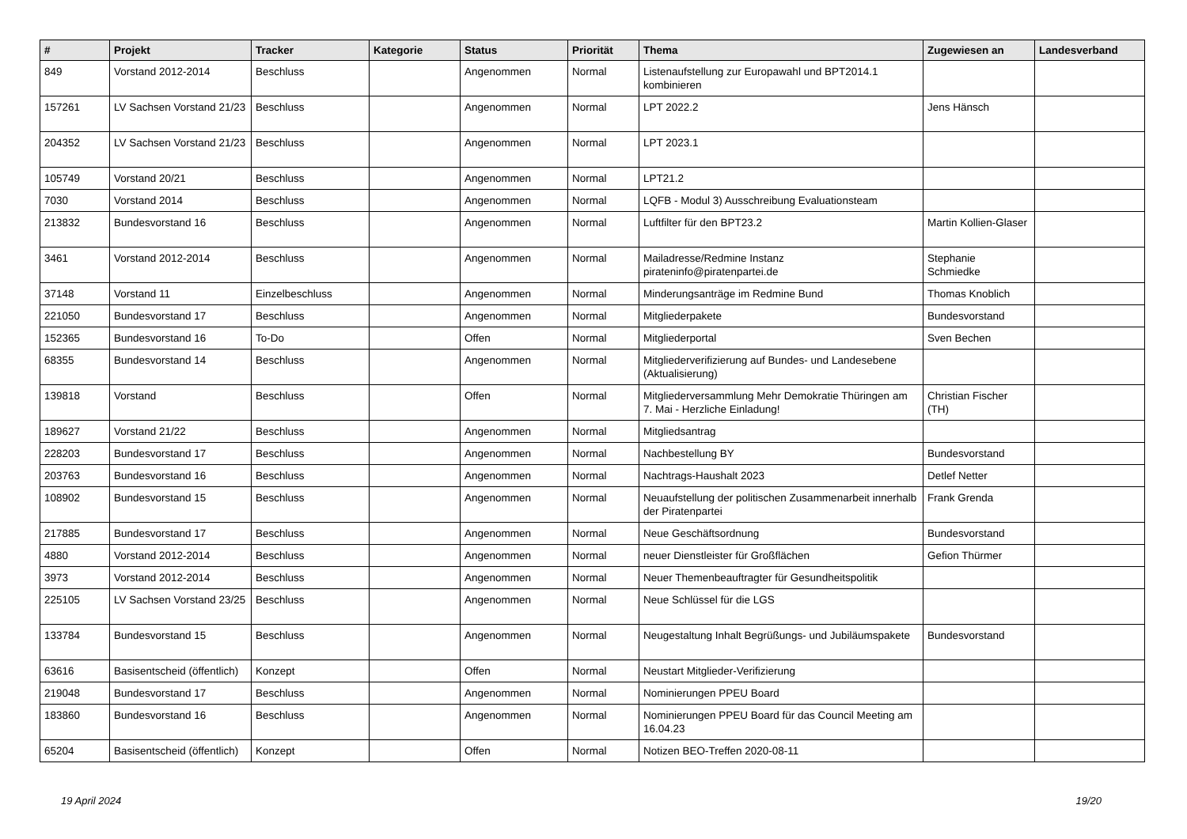| # | Projekt | Tracker | Kategorie | Status | Priorität | Thema | Zugewiesen an | Landesverband |
| --- | --- | --- | --- | --- | --- | --- | --- | --- |
| 849 | Vorstand 2012-2014 | Beschluss | | Angenommen | Normal | Listenaufstellung zur Europawahl und BPT2014.1 kombinieren | | |
| 157261 | LV Sachsen Vorstand 21/23 | Beschluss | | Angenommen | Normal | LPT 2022.2 | Jens Hänsch | |
| 204352 | LV Sachsen Vorstand 21/23 | Beschluss | | Angenommen | Normal | LPT 2023.1 | | |
| 105749 | Vorstand 20/21 | Beschluss | | Angenommen | Normal | LPT21.2 | | |
| 7030 | Vorstand 2014 | Beschluss | | Angenommen | Normal | LQFB - Modul 3) Ausschreibung Evaluationsteam | | |
| 213832 | Bundesvorstand 16 | Beschluss | | Angenommen | Normal | Luftfilter für den BPT23.2 | Martin Kollien-Glaser | |
| 3461 | Vorstand 2012-2014 | Beschluss | | Angenommen | Normal | Mailadresse/Redmine Instanz pirateninfo@piratenpartei.de | Stephanie Schmiedke | |
| 37148 | Vorstand 11 | Einzelbeschluss | | Angenommen | Normal | Minderungsanträge im Redmine Bund | Thomas Knoblich | |
| 221050 | Bundesvorstand 17 | Beschluss | | Angenommen | Normal | Mitgliederpakete | Bundesvorstand | |
| 152365 | Bundesvorstand 16 | To-Do | | Offen | Normal | Mitgliederportal | Sven Bechen | |
| 68355 | Bundesvorstand 14 | Beschluss | | Angenommen | Normal | Mitgliederverifizierung auf Bundes- und Landesebene (Aktualisierung) | | |
| 139818 | Vorstand | Beschluss | | Offen | Normal | Mitgliederversammlung Mehr Demokratie Thüringen am 7. Mai - Herzliche Einladung! | Christian Fischer (TH) | |
| 189627 | Vorstand 21/22 | Beschluss | | Angenommen | Normal | Mitgliedsantrag | | |
| 228203 | Bundesvorstand 17 | Beschluss | | Angenommen | Normal | Nachbestellung BY | Bundesvorstand | |
| 203763 | Bundesvorstand 16 | Beschluss | | Angenommen | Normal | Nachtrags-Haushalt 2023 | Detlef Netter | |
| 108902 | Bundesvorstand 15 | Beschluss | | Angenommen | Normal | Neuaufstellung der politischen Zusammenarbeit innerhalb der Piratenpartei | Frank Grenda | |
| 217885 | Bundesvorstand 17 | Beschluss | | Angenommen | Normal | Neue Geschäftsordnung | Bundesvorstand | |
| 4880 | Vorstand 2012-2014 | Beschluss | | Angenommen | Normal | neuer Dienstleister für Großflächen | Gefion Thürmer | |
| 3973 | Vorstand 2012-2014 | Beschluss | | Angenommen | Normal | Neuer Themenbeauftragter für Gesundheitspolitik | | |
| 225105 | LV Sachsen Vorstand 23/25 | Beschluss | | Angenommen | Normal | Neue Schlüssel für die LGS | | |
| 133784 | Bundesvorstand 15 | Beschluss | | Angenommen | Normal | Neugestaltung Inhalt Begrüßungs- und Jubiläumspakete | Bundesvorstand | |
| 63616 | Basisentscheid (öffentlich) | Konzept | | Offen | Normal | Neustart Mitglieder-Verifizierung | | |
| 219048 | Bundesvorstand 17 | Beschluss | | Angenommen | Normal | Nominierungen PPEU Board | | |
| 183860 | Bundesvorstand 16 | Beschluss | | Angenommen | Normal | Nominierungen PPEU Board für das Council Meeting am 16.04.23 | | |
| 65204 | Basisentscheid (öffentlich) | Konzept | | Offen | Normal | Notizen BEO-Treffen 2020-08-11 | | |
19 April 2024 19/20